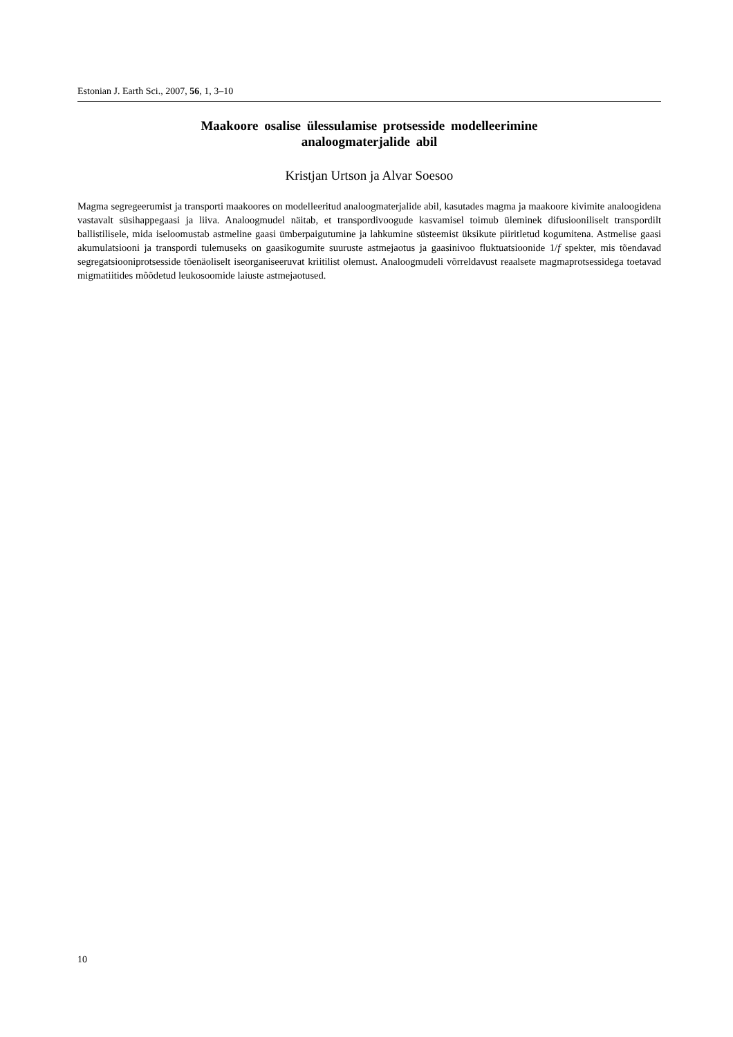Estonian J. Earth Sci., 2007, 56, 1, 3–10
Maakoore osalise ülessulamise protsesside modelleerimine
analoogmaterjalide abil
Kristjan Urtson ja Alvar Soesoo
Magma segregeerumist ja transporti maakoores on modelleeritud analoogmaterjalide abil, kasutades magma ja maakoore kivimite analoogidena vastavalt süsihappegaasi ja liiva. Analoogmudel näitab, et transpordivoogude kasvamisel toimub üleminek difusiooniliselt transpordilt ballistilisele, mida iseloomustab astmeline gaasi ümberpaigutumine ja lahkumine süsteemist üksikute piiritletud kogumitena. Astmelise gaasi akumulatsiooni ja transpordi tulemuseks on gaasikogumite suuruste astmejaotus ja gaasinivoo fluktuatsioonide 1/f spekter, mis tõendavad segregatsiooniprotsesside tõenäoliselt iseorganiseeruvat kriitilist olemust. Analoogmudeli võrreldavust reaalsete magmaprotsessidega toetavad migmatiitides mõõdetud leukosoomide laiuste astmejaotused.
10